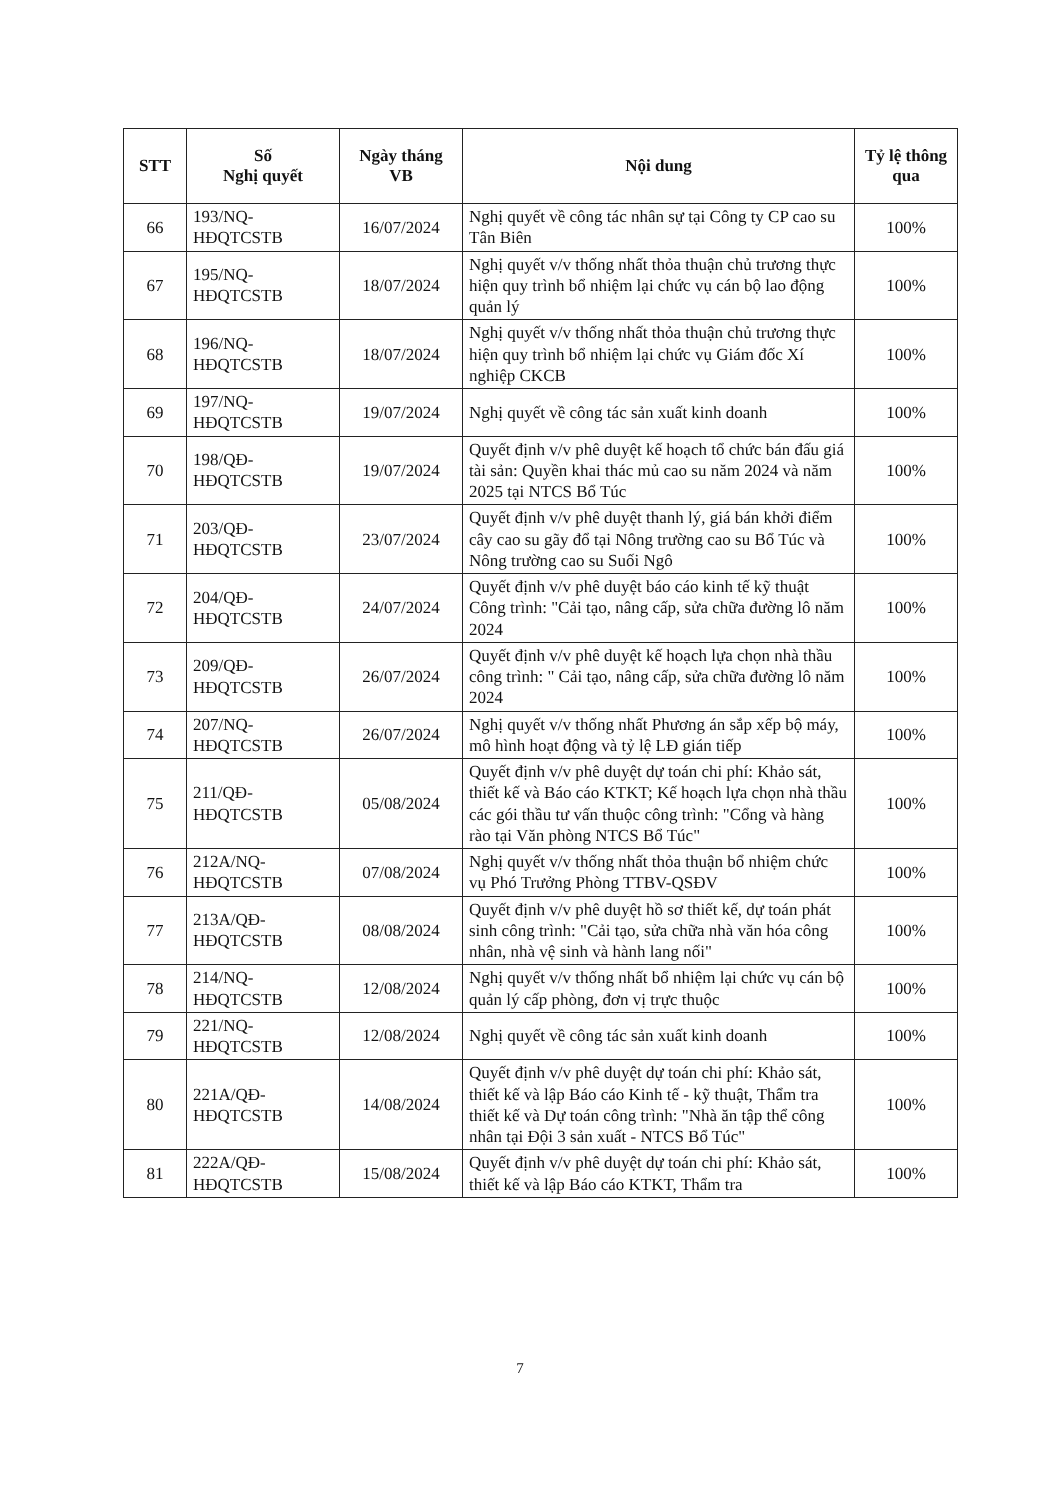| STT | Số Nghị quyết | Ngày tháng VB | Nội dung | Tỷ lệ thông qua |
| --- | --- | --- | --- | --- |
| 66 | 193/NQ-HĐQTCSTB | 16/07/2024 | Nghị quyết về công tác nhân sự tại Công ty CP cao su Tân Biên | 100% |
| 67 | 195/NQ-HĐQTCSTB | 18/07/2024 | Nghị quyết v/v thống nhất thỏa thuận chủ trương thực hiện quy trình bổ nhiệm lại chức vụ cán bộ lao động quản lý | 100% |
| 68 | 196/NQ-HĐQTCSTB | 18/07/2024 | Nghị quyết v/v thống nhất thỏa thuận chủ trương thực hiện quy trình bổ nhiệm lại chức vụ Giám đốc Xí nghiệp CKCB | 100% |
| 69 | 197/NQ-HĐQTCSTB | 19/07/2024 | Nghị quyết về công tác sản xuất kinh doanh | 100% |
| 70 | 198/QĐ-HĐQTCSTB | 19/07/2024 | Quyết định v/v phê duyệt kế hoạch tổ chức bán đấu giá tài sản: Quyền khai thác mủ cao su năm 2024 và năm 2025 tại NTCS Bổ Túc | 100% |
| 71 | 203/QĐ-HĐQTCSTB | 23/07/2024 | Quyết định v/v phê duyệt thanh lý, giá bán khởi điểm cây cao su gãy đổ tại Nông trường cao su Bổ Túc và Nông trường cao su Suối Ngô | 100% |
| 72 | 204/QĐ-HĐQTCSTB | 24/07/2024 | Quyết định v/v phê duyệt báo cáo kinh tế kỹ thuật Công trình: "Cải tạo, nâng cấp, sửa chữa đường lô năm 2024 | 100% |
| 73 | 209/QĐ-HĐQTCSTB | 26/07/2024 | Quyết định v/v phê duyệt kế hoạch lựa chọn nhà thầu công trình: " Cải tạo, nâng cấp, sửa chữa đường lô năm 2024 | 100% |
| 74 | 207/NQ-HĐQTCSTB | 26/07/2024 | Nghị quyết v/v thống nhất Phương án sắp xếp bộ máy, mô hình hoạt động và tỷ lệ LĐ gián tiếp | 100% |
| 75 | 211/QĐ-HĐQTCSTB | 05/08/2024 | Quyết định v/v phê duyệt dự toán chi phí: Khảo sát, thiết kế và Báo cáo KTKT; Kế hoạch lựa chọn nhà thầu các gói thầu tư vấn thuộc công trình: "Cổng và hàng rào tại Văn phòng NTCS Bổ Túc" | 100% |
| 76 | 212A/NQ-HĐQTCSTB | 07/08/2024 | Nghị quyết v/v thống nhất thỏa thuận bổ nhiệm chức vụ Phó Trưởng Phòng TTBV-QSĐV | 100% |
| 77 | 213A/QĐ-HĐQTCSTB | 08/08/2024 | Quyết định v/v phê duyệt hồ sơ thiết kế, dự toán phát sinh công trình: "Cải tạo, sửa chữa nhà văn hóa công nhân, nhà vệ sinh và hành lang nối" | 100% |
| 78 | 214/NQ-HĐQTCSTB | 12/08/2024 | Nghị quyết v/v thống nhất bổ nhiệm lại chức vụ cán bộ quản lý cấp phòng, đơn vị trực thuộc | 100% |
| 79 | 221/NQ-HĐQTCSTB | 12/08/2024 | Nghị quyết về công tác sản xuất kinh doanh | 100% |
| 80 | 221A/QĐ-HĐQTCSTB | 14/08/2024 | Quyết định v/v phê duyệt dự toán chi phí: Khảo sát, thiết kế và lập Báo cáo Kinh tế - kỹ thuật, Thẩm tra thiết kế và Dự toán công trình: "Nhà ăn tập thể công nhân tại Đội 3 sản xuất - NTCS Bổ Túc" | 100% |
| 81 | 222A/QĐ-HĐQTCSTB | 15/08/2024 | Quyết định v/v phê duyệt dự toán chi phí: Khảo sát, thiết kế và lập Báo cáo KTKT, Thẩm tra | 100% |
7